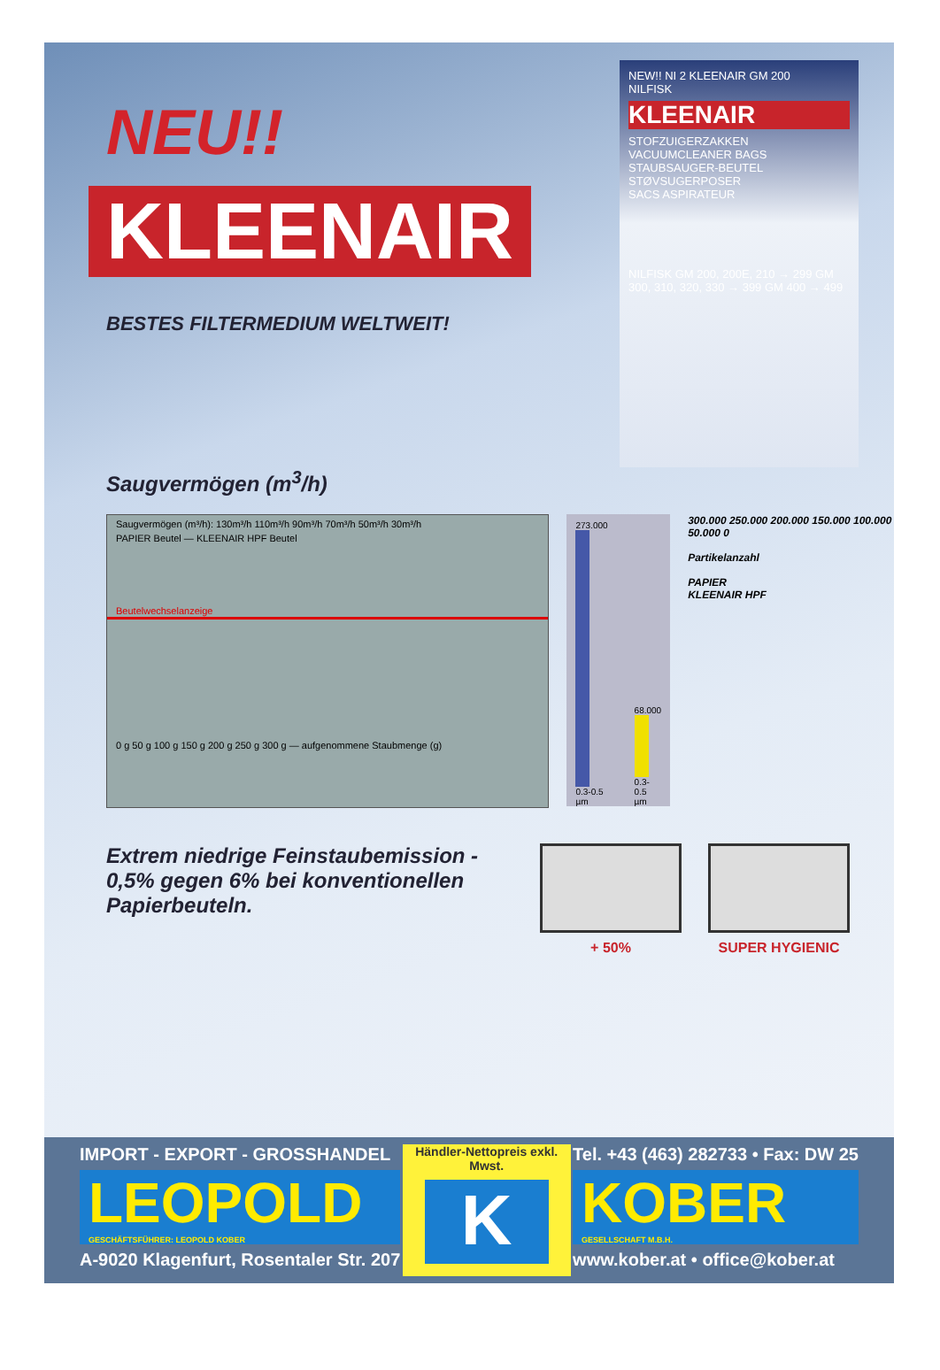NEU!!
KLEENAIR
BESTES FILTERMEDIUM WELTWEIT!
NEW!! NI 2 KLEENAIR GM 200
NILFISK
KLEENAIR
STOFZUIGERZAKKEN
VACUUMCLEANER BAGS
STAUBSAUGER-BEUTEL
STØVSUGERPOSER
SACS ASPIRATEUR
NILFISK GM 200, 200E, 210 → 299 GM 300, 310, 320, 330 → 399 GM 400 → 499
Saugvermögen (m<sup>3</sup>/h)
Saugvermögen (m³/h): 130m³/h 110m³/h 90m³/h 70m³/h 50m³/h 30m³/h
PAPIER Beutel — KLEENAIR HPF Beutel
Beutelwechselanzeige
0 g 50 g 100 g 150 g 200 g 250 g 300 g — aufgenommene Staubmenge (g)
273.000
0.3-0.5 µm
68.000
0.3-0.5 µm
300.000 250.000 200.000 150.000 100.000 50.000 0
Partikelanzahl
PAPIER
KLEENAIR HPF
Extrem niedrige Feinstaubemission - 0,5% gegen 6% bei konventionellen Papierbeuteln.
+ 50% SUPER HYGIENIC
IMPORT - EXPORT - GROSSHANDEL
LEOPOLD
GESCHÄFTSFÜHRER: LEOPOLD KOBER
A-9020 Klagenfurt, Rosentaler Str. 207
Händler-Nettopreis exkl. Mwst.
K
Tel. +43 (463) 282733 • Fax: DW 25
KOBER
GESELLSCHAFT M.B.H.
www.kober.at • office@kober.at